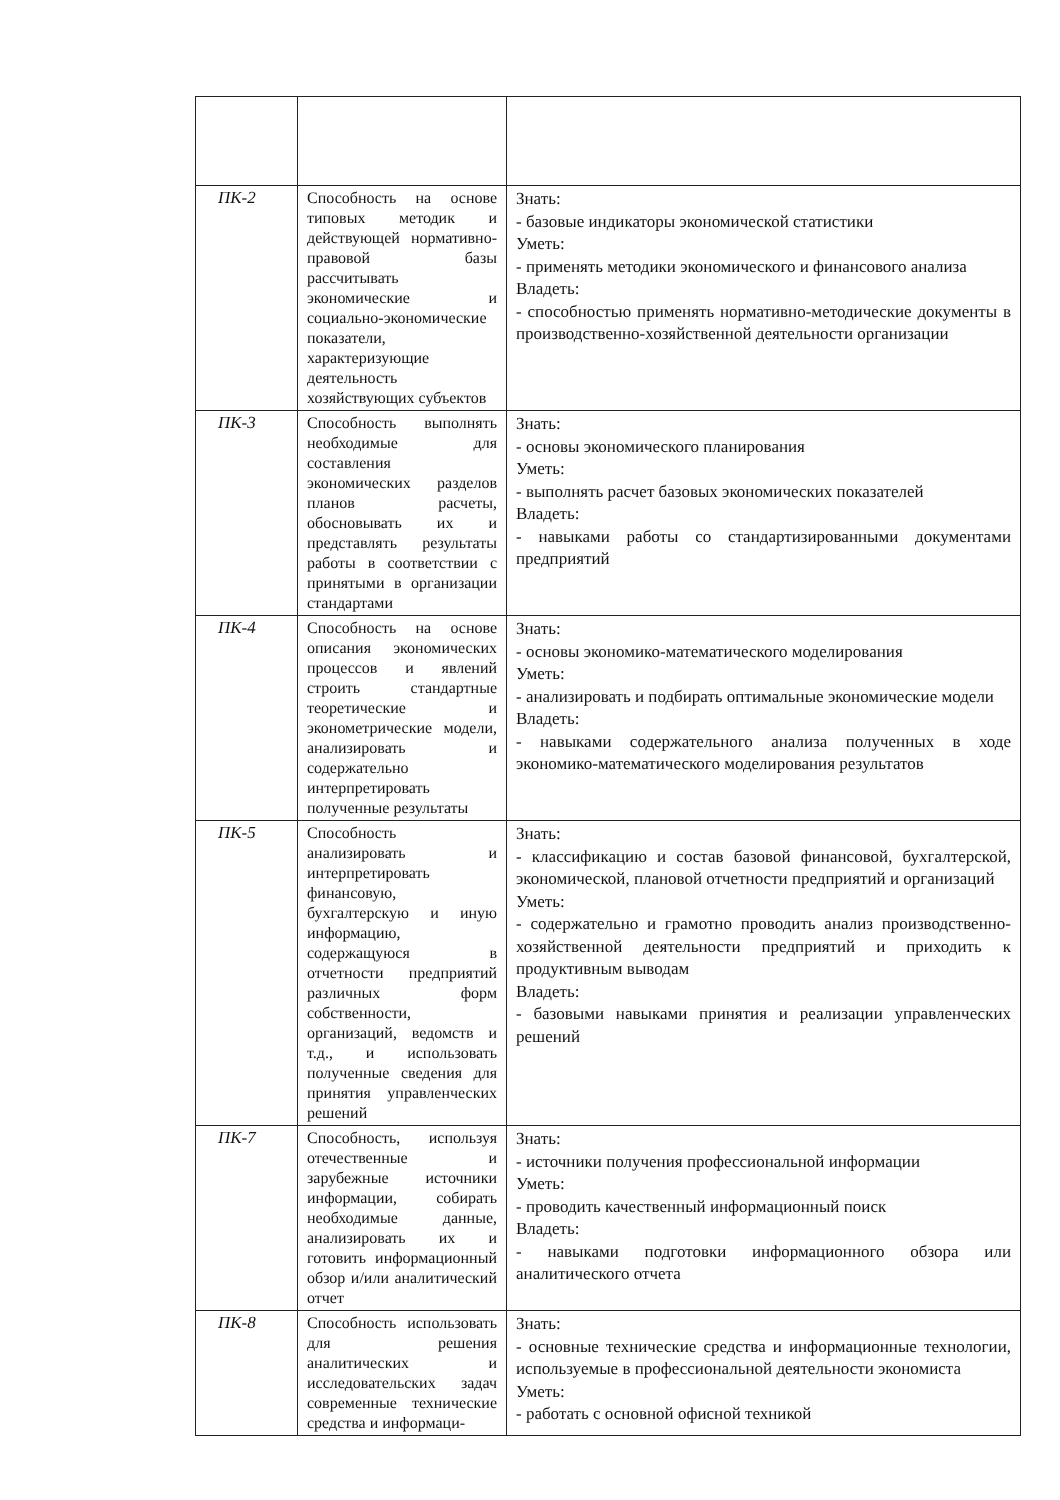| ПК-2 | Способность на основе типовых методик и действующей нормативно-правовой базы рассчитывать экономические и социально-экономические показатели, характеризующие деятельность хозяйствующих субъектов | Знать: - базовые индикаторы экономической статистики Уметь: - применять методики экономического и финансового анализа Владеть: - способностью применять нормативно-методические документы в производственно-хозяйственной деятельности организации |
| ПК-3 | Способность выполнять необходимые для составления экономических разделов планов расчеты, обосновывать их и представлять результаты работы в соответствии с принятыми в организации стандартами | Знать: - основы экономического планирования Уметь: - выполнять расчет базовых экономических показателей Владеть: - навыками работы со стандартизированными документами предприятий |
| ПК-4 | Способность на основе описания экономических процессов и явлений строить стандартные теоретические и эконометрические модели, анализировать и содержательно интерпретировать полученные результаты | Знать: - основы экономико-математического моделирования Уметь: - анализировать и подбирать оптимальные экономические модели Владеть: - навыками содержательного анализа полученных в ходе экономико-математического моделирования результатов |
| ПК-5 | Способность анализировать и интерпретировать финансовую, бухгалтерскую и иную информацию, содержащуюся в отчетности предприятий различных форм собственности, организаций, ведомств и т.д., и использовать полученные сведения для принятия управленческих решений | Знать: - классификацию и состав базовой финансовой, бухгалтерской, экономической, плановой отчетности предприятий и организаций Уметь: - содержательно и грамотно проводить анализ производственно-хозяйственной деятельности предприятий и приходить к продуктивным выводам Владеть: - базовыми навыками принятия и реализации управленческих решений |
| ПК-7 | Способность, используя отечественные и зарубежные источники информации, собирать необходимые данные, анализировать их и готовить информационный обзор и/или аналитический отчет | Знать: - источники получения профессиональной информации Уметь: - проводить качественный информационный поиск Владеть: - навыками подготовки информационного обзора или аналитического отчета |
| ПК-8 | Способность использовать для решения аналитических и исследовательских задач современные технические средства и информаци- | Знать: - основные технические средства и информационные технологии, используемые в профессиональной деятельности экономиста Уметь: - работать с основной офисной техникой |